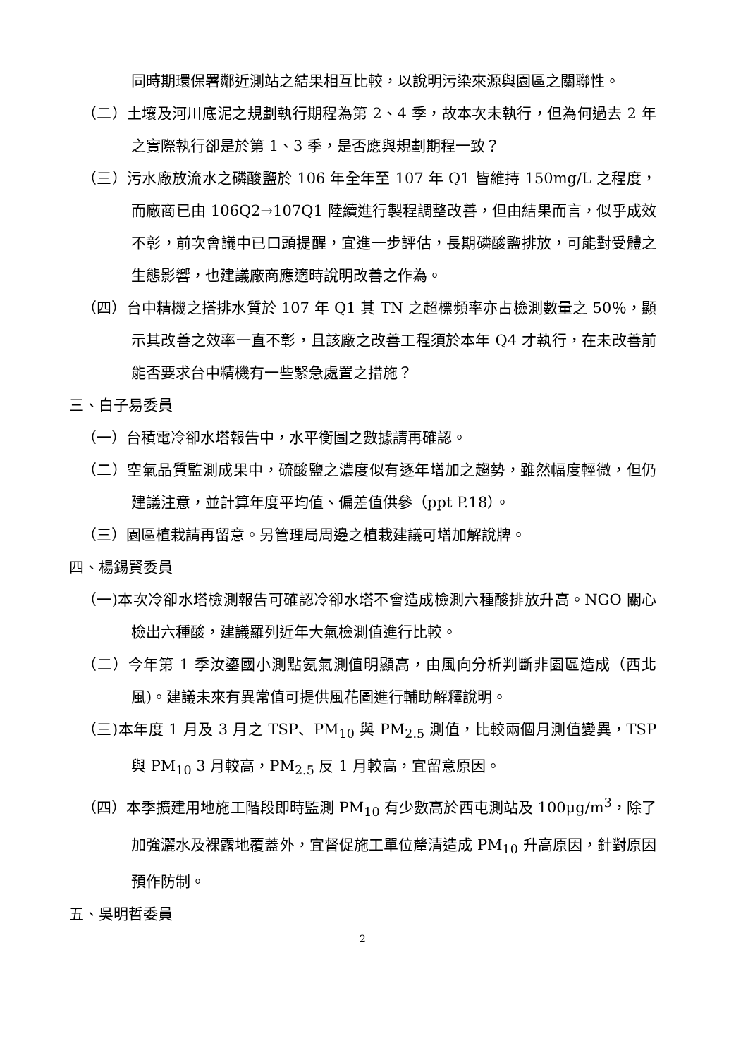同時期環保署鄰近測站之結果相互比較，以說明污染來源與園區之關聯性。
（二）土壤及河川底泥之規劃執行期程為第 2、4 季，故本次未執行，但為何過去 2 年之實際執行卻是於第 1、3 季，是否應與規劃期程一致？
（三）污水廠放流水之磷酸鹽於 106 年全年至 107 年 Q1 皆維持 150mg/L 之程度，而廠商已由 106Q2→107Q1 陸續進行製程調整改善，但由結果而言，似乎成效不彰，前次會議中已口頭提醒，宜進一步評估，長期磷酸鹽排放，可能對受體之生態影響，也建議廠商應適時說明改善之作為。
（四）台中精機之搭排水質於 107 年 Q1 其 TN 之超標頻率亦占檢測數量之 50％，顯示其改善之效率一直不彰，且該廠之改善工程須於本年 Q4 才執行，在未改善前能否要求台中精機有一些緊急處置之措施？
三、白子易委員
（一）台積電冷卻水塔報告中，水平衡圖之數據請再確認。
（二）空氣品質監測成果中，硫酸鹽之濃度似有逐年增加之趨勢，雖然幅度輕微，但仍建議注意，並計算年度平均值、偏差值供參（ppt P.18）。
（三）園區植栽請再留意。另管理局周邊之植栽建議可增加解說牌。
四、楊錫賢委員
（一)本次冷卻水塔檢測報告可確認冷卻水塔不會造成檢測六種酸排放升高。NGO 關心檢出六種酸，建議羅列近年大氣檢測值進行比較。
（二）今年第 1 季汝鎏國小測點氨氣測值明顯高，由風向分析判斷非園區造成（西北風)。建議未來有異常值可提供風花圖進行輔助解釋說明。
（三)本年度 1 月及 3 月之 TSP、PM<sub>10</sub> 與 PM<sub>2.5</sub> 測值，比較兩個月測值變異，TSP 與 PM<sub>10</sub> 3 月較高，PM<sub>2.5</sub> 反 1 月較高，宜留意原因。
（四）本季擴建用地施工階段即時監測 PM<sub>10</sub> 有少數高於西屯測站及 100μg/m<sup>3</sup>，除了加強灑水及裸露地覆蓋外，宜督促施工單位釐清造成 PM<sub>10</sub> 升高原因，針對原因預作防制。
五、吳明哲委員
2